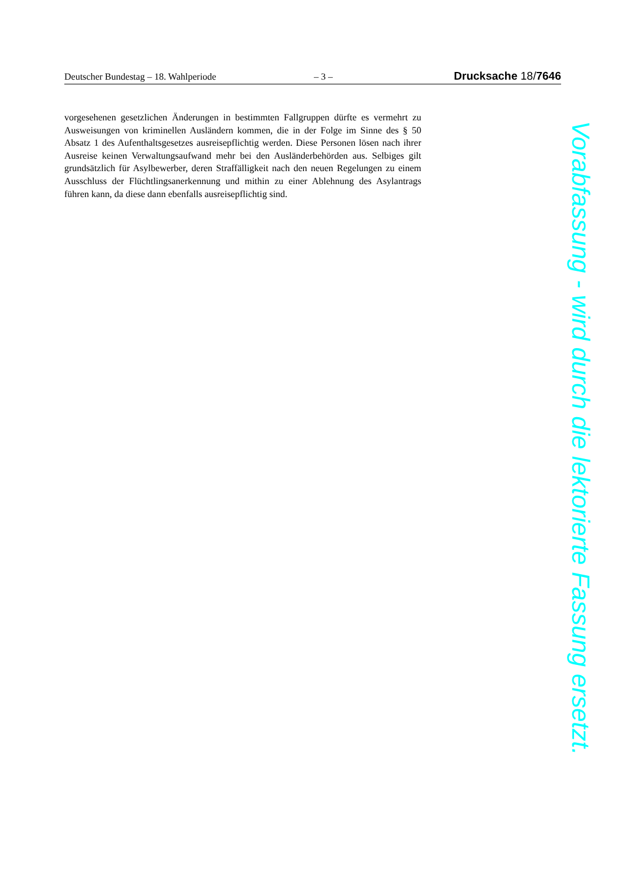Deutscher Bundestag – 18. Wahlperiode – 3 – Drucksache 18/7646
vorgesehenen gesetzlichen Änderungen in bestimmten Fallgruppen dürfte es ver­mehrt zu Ausweisungen von kriminellen Ausländern kommen, die in der Folge im Sinne des § 50 Absatz 1 des Aufenthaltsgesetzes ausreisepflichtig werden. Diese Personen lösen nach ihrer Ausreise keinen Verwaltungsaufwand mehr bei den Ausländerbehörden aus. Selbiges gilt grundsätzlich für Asylbewerber, deren Straffälligkeit nach den neuen Regelungen zu einem Ausschluss der Flüchtlingsa­nerkennung und mithin zu einer Ablehnung des Asylantrags führen kann, da diese dann ebenfalls ausreisepflichtig sind.
Vorabfassung - wird durch die lektorierte Fassung ersetzt.